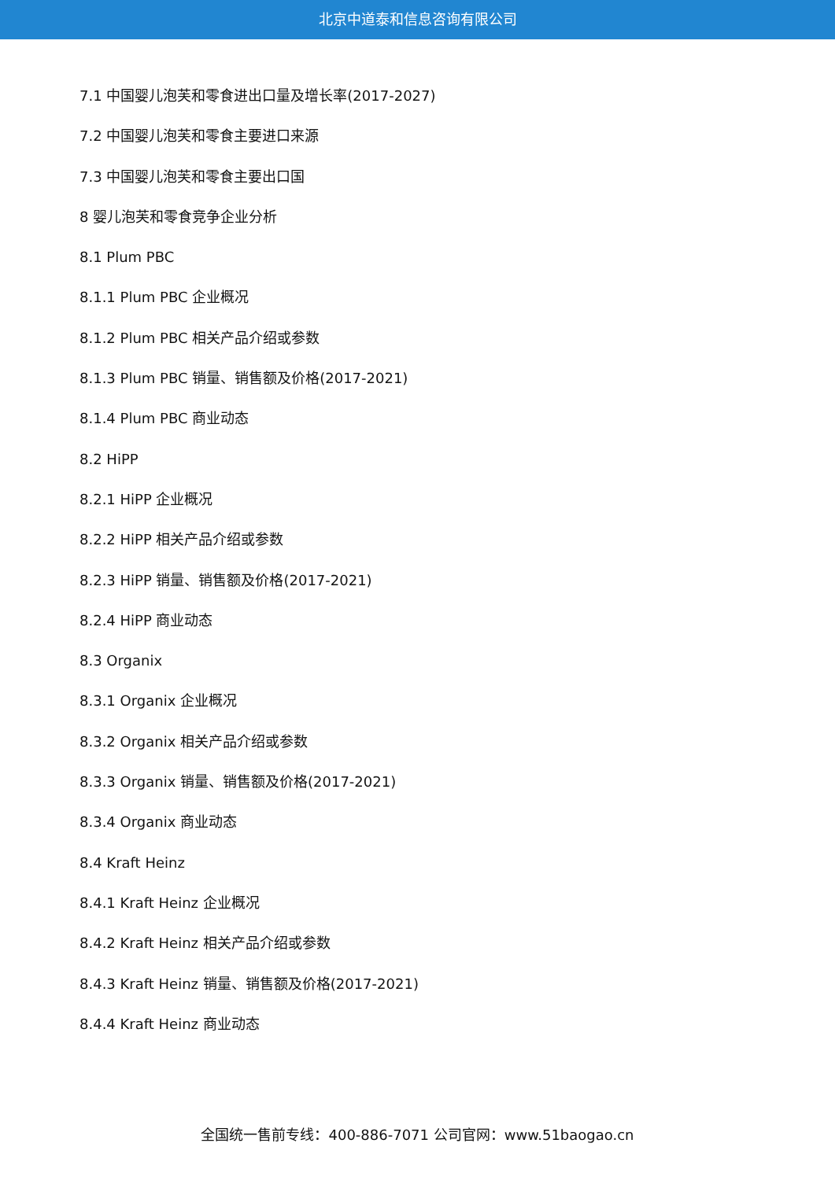北京中道泰和信息咨询有限公司
7.1 中国婴儿泡芙和零食进出口量及增长率(2017-2027)
7.2 中国婴儿泡芙和零食主要进口来源
7.3 中国婴儿泡芙和零食主要出口国
8 婴儿泡芙和零食竞争企业分析
8.1 Plum PBC
8.1.1 Plum PBC 企业概况
8.1.2 Plum PBC 相关产品介绍或参数
8.1.3 Plum PBC 销量、销售额及价格(2017-2021)
8.1.4 Plum PBC 商业动态
8.2 HiPP
8.2.1 HiPP 企业概况
8.2.2 HiPP 相关产品介绍或参数
8.2.3 HiPP 销量、销售额及价格(2017-2021)
8.2.4 HiPP 商业动态
8.3 Organix
8.3.1 Organix 企业概况
8.3.2 Organix 相关产品介绍或参数
8.3.3 Organix 销量、销售额及价格(2017-2021)
8.3.4 Organix 商业动态
8.4 Kraft Heinz
8.4.1 Kraft Heinz 企业概况
8.4.2 Kraft Heinz 相关产品介绍或参数
8.4.3 Kraft Heinz 销量、销售额及价格(2017-2021)
8.4.4 Kraft Heinz 商业动态
全国统一售前专线：400-886-7071 公司官网：www.51baogao.cn